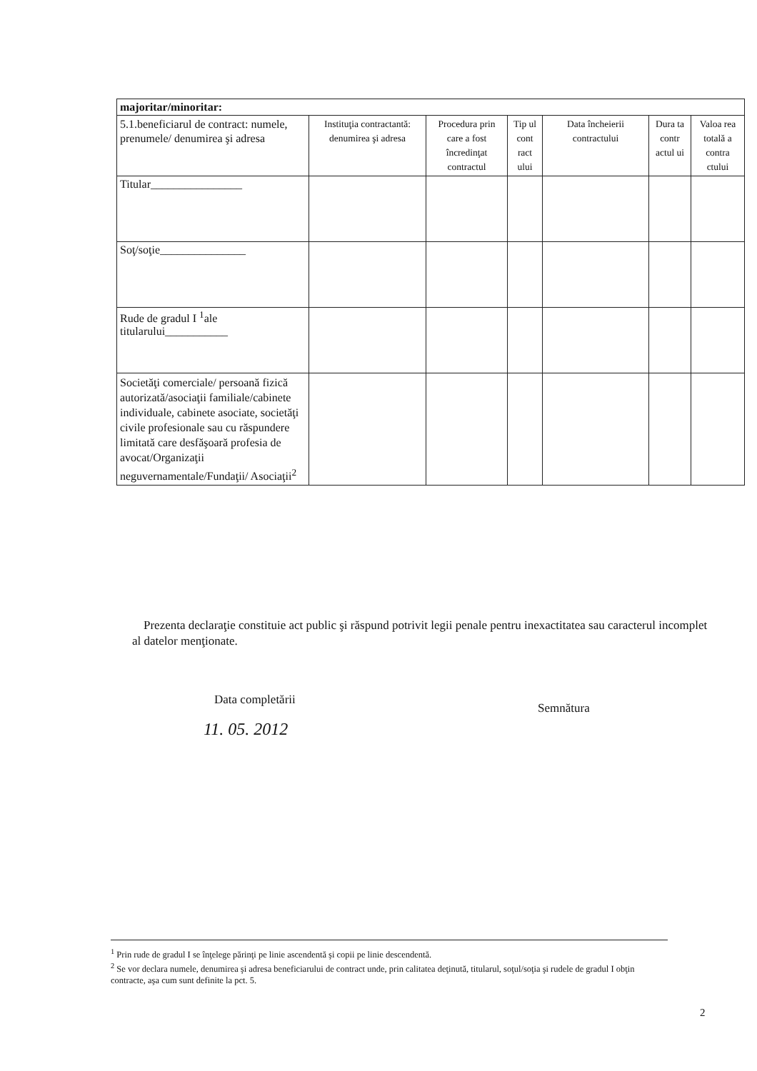| majoritar/minoritar: | | | | | | |
| 5.1.beneficiarul de contract: numele, prenumele/ denumirea şi adresa | Instituţia contractantă: denumirea şi adresa | Procedura prin care a fost încredinţat contractul | Tip ul cont ract ului | Data încheierii contractului | Dura ta contr actul ui | Valoa rea totală a contra ctului |
| Titular________________ | | | | | | |
| Soţ/soţie_______________ | | | | | | |
| Rude de gradul I <sup>1</sup>ale titularului___________ | | | | | | |
| Societăţi comerciale/ persoană fizică autorizată/asociaţii familiale/cabinete individuale, cabinete asociate, societăţi civile profesionale sau cu răspundere limitată care desfăşoară profesia de avocat/Organizaţii neguvernamentale/Fundaţii/ Asociaţii<sup>2</sup> | | | | | | |
Prezenta declaraţie constituie act public şi răspund potrivit legii penale pentru inexactitatea sau caracterul incomplet al datelor menţionate.
Data completării
11. 05. 2012
Semnătura
<sup>1</sup> Prin rude de gradul I se înţelege părinţi pe linie ascendentă şi copii pe linie descendentă.
<sup>2</sup> Se vor declara numele, denumirea şi adresa beneficiarului de contract unde, prin calitatea deţinută, titularul, soţul/soţia şi rudele de gradul I obţin contracte, aşa cum sunt definite la pct. 5.
2